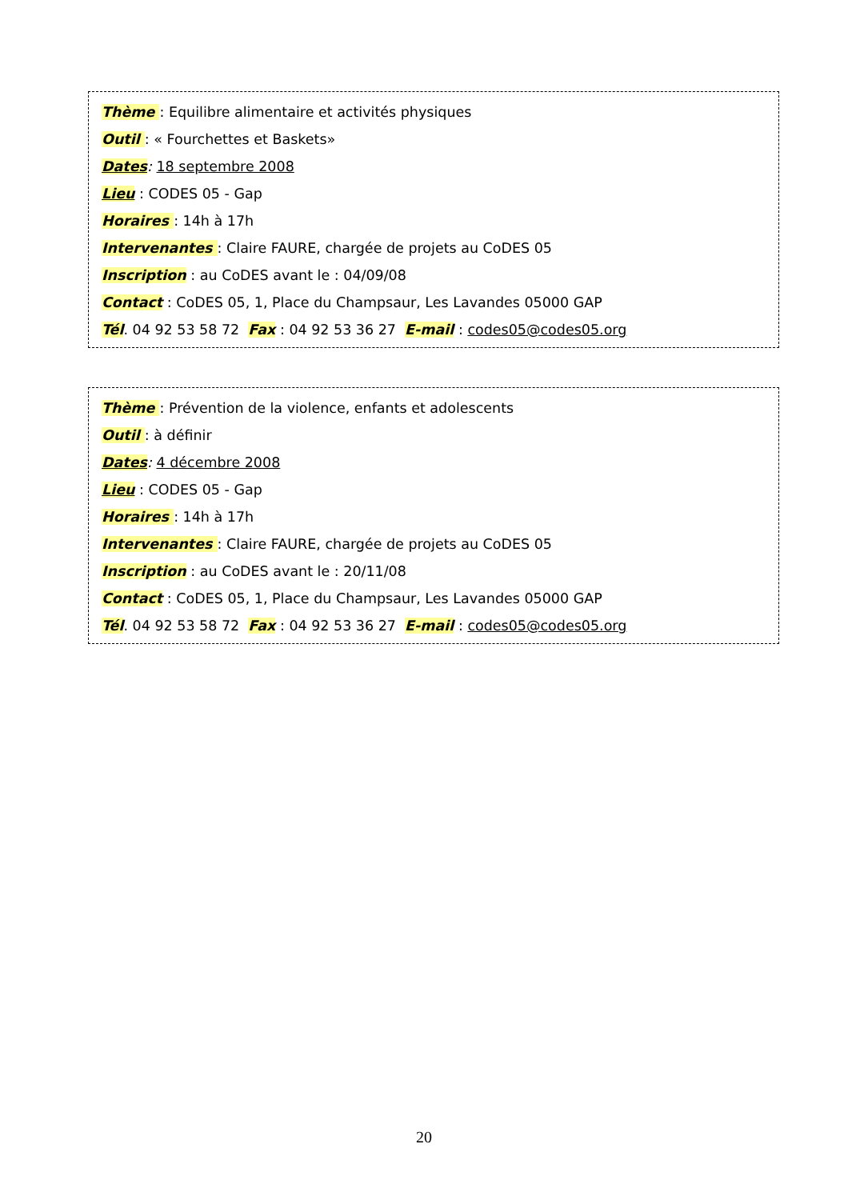Thème : Equilibre alimentaire et activités physiques
Outil : « Fourchettes et Baskets»
Dates: 18 septembre 2008
Lieu : CODES 05 - Gap
Horaires : 14h à 17h
Intervenantes : Claire FAURE, chargée de projets au CoDES 05
Inscription : au CoDES avant le : 04/09/08
Contact : CoDES 05, 1, Place du Champsaur, Les Lavandes 05000 GAP
Tél. 04 92 53 58 72 Fax : 04 92 53 36 27 E-mail : codes05@codes05.org
Thème : Prévention de la violence, enfants et adolescents
Outil : à définir
Dates: 4 décembre 2008
Lieu : CODES 05 - Gap
Horaires : 14h à 17h
Intervenantes : Claire FAURE, chargée de projets au CoDES 05
Inscription : au CoDES avant le : 20/11/08
Contact : CoDES 05, 1, Place du Champsaur, Les Lavandes 05000 GAP
Tél. 04 92 53 58 72 Fax : 04 92 53 36 27 E-mail : codes05@codes05.org
20